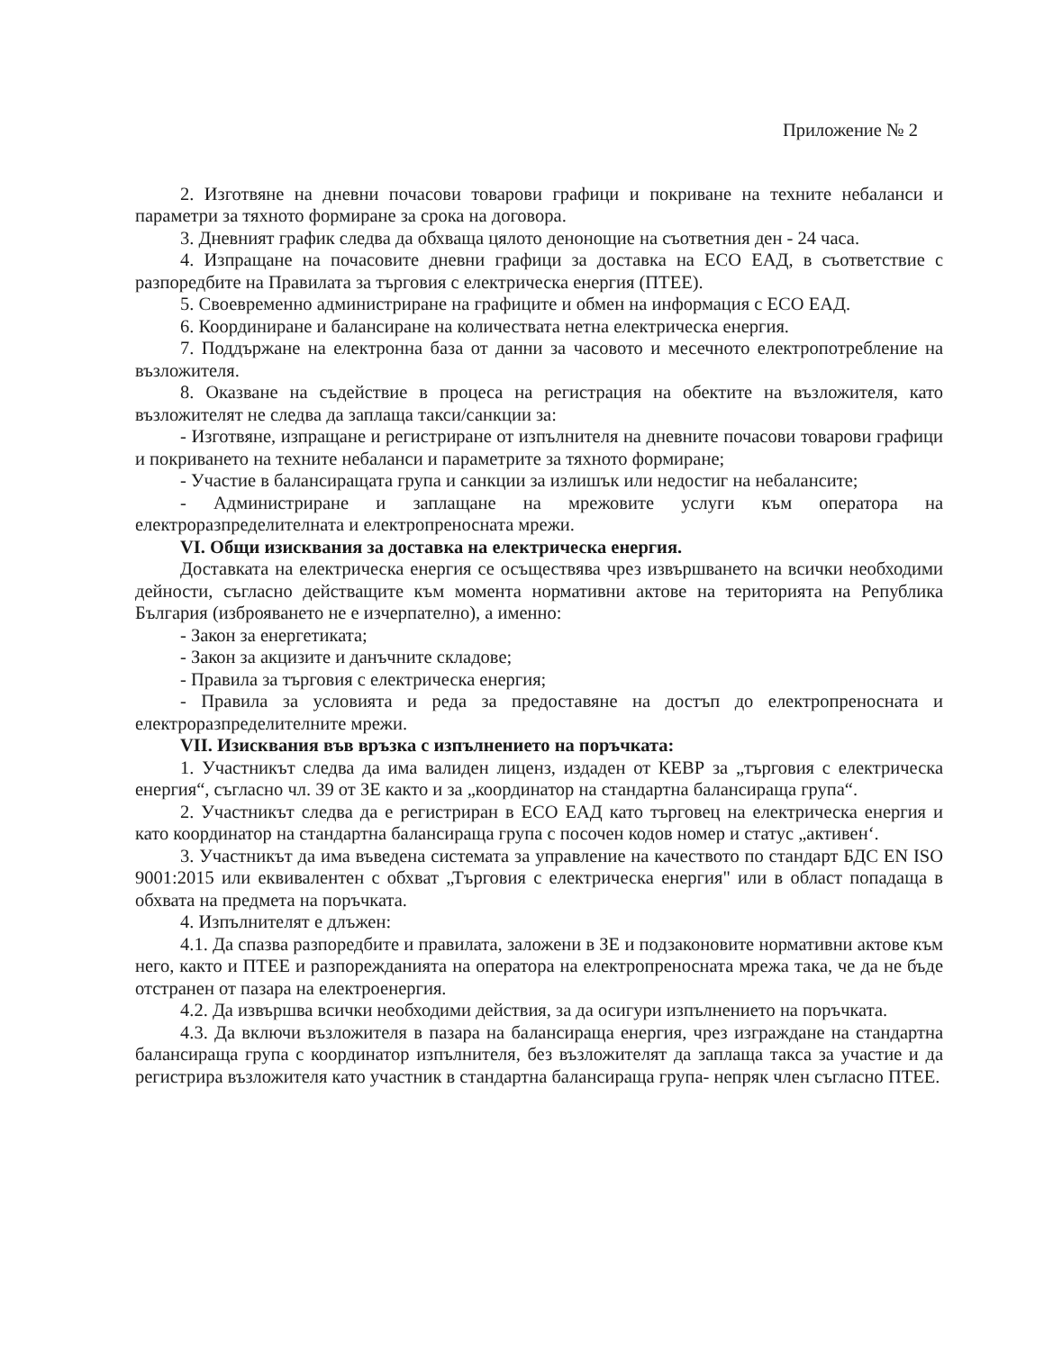Приложение № 2
2. Изготвяне на дневни почасови товарови графици и покриване на техните небаланси и параметри за тяхното формиране за срока на договора.
3. Дневният график следва да обхваща цялото денонощие на съответния ден - 24 часа.
4. Изпращане на почасовите дневни графици за доставка на ЕСО ЕАД, в съответствие с разпоредбите на Правилата за търговия с електрическа енергия (ПТЕЕ).
5. Своевременно администриране на графиците и обмен на информация с ЕСО ЕАД.
6. Координиране и балансиране на количествата нетна електрическа енергия.
7. Поддържане на електронна база от данни за часовото и месечното електропотребление на възложителя.
8. Оказване на съдействие в процеса на регистрация на обектите на възложителя, като възложителят не следва да заплаща такси/санкции за:
- Изготвяне, изпращане и регистриране от изпълнителя на дневните почасови товарови графици и покриването на техните небаланси и параметрите за тяхното формиране;
- Участие в балансиращата група и санкции за излишък или недостиг на небалансите;
- Администриране и заплащане на мрежовите услуги към оператора на електроразпределителната и електропреносната мрежи.
VI. Общи изисквания за доставка на електрическа енергия.
Доставката на електрическа енергия се осъществява чрез извършването на всички необходими дейности, съгласно действащите към момента нормативни актове на територията на Република България (изброяването не е изчерпателно), а именно:
- Закон за енергетиката;
- Закон за акцизите и данъчните складове;
- Правила за търговия с електрическа енергия;
- Правила за условията и реда за предоставяне на достъп до електропреносната и електроразпределителните мрежи.
VII. Изисквания във връзка с изпълнението на поръчката:
1. Участникът следва да има валиден лиценз, издаден от КЕВР за „търговия с електрическа енергия“, съгласно чл. 39 от ЗЕ както и за „координатор на стандартна балансираща група“.
2. Участникът следва да е регистриран в ЕСО ЕАД като търговец на електрическа енергия и като координатор на стандартна балансираща група с посочен кодов номер и статус „активен‘.
3. Участникът да има въведена системата за управление на качеството по стандарт БДС EN ISO 9001:2015 или еквивалентен с обхват „Търговия с електрическа енергия" или в област попадаща в обхвата на предмета на поръчката.
4. Изпълнителят е длъжен:
4.1. Да спазва разпоредбите и правилата, заложени в ЗЕ и подзаконовите нормативни актове към него, както и ПТЕЕ и разпорежданията на оператора на електропреносната мрежа така, че да не бъде отстранен от пазара на електроенергия.
4.2. Да извършва всички необходими действия, за да осигури изпълнението на поръчката.
4.3. Да включи възложителя в пазара на балансираща енергия, чрез изграждане на стандартна балансираща група с координатор изпълнителя, без възложителят да заплаща такса за участие и да регистрира възложителя като участник в стандартна балансираща група- непряк член съгласно ПТЕЕ.